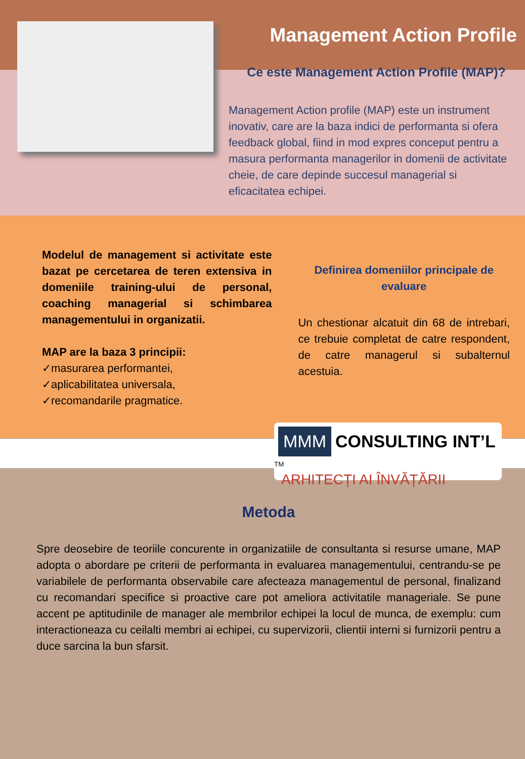Management Action Profile
Ce este Management Action Profile (MAP)?
Management Action profile (MAP) este un instrument inovativ, care are la baza indici de performanta si ofera feedback global, fiind in mod expres conceput pentru a masura performanta managerilor in domenii de activitate cheie, de care depinde succesul managerial si eficacitatea echipei.
Modelul de management si activitate este bazat pe cercetarea de teren extensiva in domeniile training-ului de personal, coaching managerial si schimbarea managementului in organizatii.
MAP are la baza 3 principii:
✓masurarea performantei,
✓aplicabilitatea universala,
✓recomandarile pragmatice.
Definirea domeniilor principale de evaluare
Un chestionar alcatuit din 68 de intrebari, ce trebuie completat de catre respondent, de catre managerul si subalternul acestuia.
MMM CONSULTING INT’L <sup>TM</sup>
ARHITECȚI AI ÎNVĂȚĂRII
Metoda
Spre deosebire de teoriile concurente in organizatiile de consultanta si resurse umane, MAP adopta o abordare pe criterii de performanta in evaluarea managementului, centrandu-se pe variabilele de performanta observabile care afecteaza managementul de personal, finalizand cu recomandari specifice si proactive care pot ameliora activitatile manageriale. Se pune accent pe aptitudinile de manager ale membrilor echipei la locul de munca, de exemplu: cum interactioneaza cu ceilalti membri ai echipei, cu supervizorii, clientii interni si furnizorii pentru a duce sarcina la bun sfarsit.